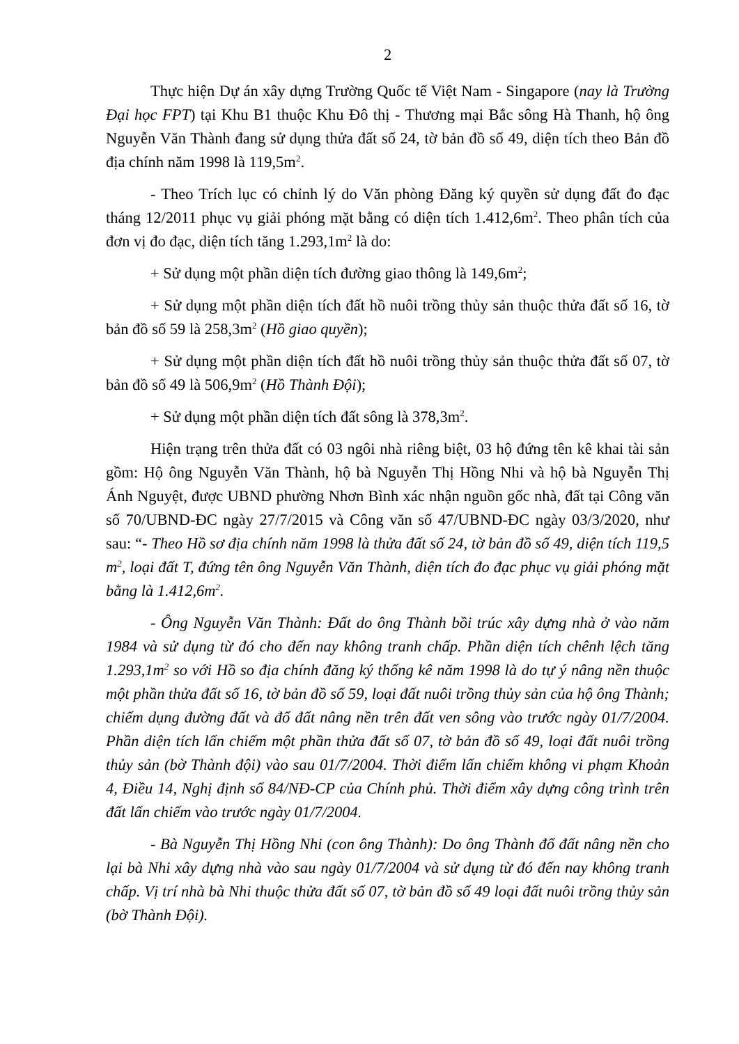2
Thực hiện Dự án xây dựng Trường Quốc tế Việt Nam - Singapore (nay là Trường Đại học FPT) tại Khu B1 thuộc Khu Đô thị - Thương mại Bắc sông Hà Thanh, hộ ông Nguyễn Văn Thành đang sử dụng thửa đất số 24, tờ bản đồ số 49, diện tích theo Bản đồ địa chính năm 1998 là 119,5m<sup>2</sup>.
- Theo Trích lục có chỉnh lý do Văn phòng Đăng ký quyền sử dụng đất đo đạc tháng 12/2011 phục vụ giải phóng mặt bằng có diện tích 1.412,6m<sup>2</sup>. Theo phân tích của đơn vị đo đạc, diện tích tăng 1.293,1m<sup>2</sup> là do:
+ Sử dụng một phần diện tích đường giao thông là 149,6m<sup>2</sup>;
+ Sử dụng một phần diện tích đất hồ nuôi trồng thủy sản thuộc thửa đất số 16, tờ bản đồ số 59 là 258,3m<sup>2</sup> (Hồ giao quyền);
+ Sử dụng một phần diện tích đất hồ nuôi trồng thủy sản thuộc thửa đất số 07, tờ bản đồ số 49 là 506,9m<sup>2</sup> (Hồ Thành Đội);
+ Sử dụng một phần diện tích đất sông là 378,3m<sup>2</sup>.
Hiện trạng trên thửa đất có 03 ngôi nhà riêng biệt, 03 hộ đứng tên kê khai tài sản gồm: Hộ ông Nguyễn Văn Thành, hộ bà Nguyễn Thị Hồng Nhi và hộ bà Nguyễn Thị Ánh Nguyệt, được UBND phường Nhơn Bình xác nhận nguồn gốc nhà, đất tại Công văn số 70/UBND-ĐC ngày 27/7/2015 và Công văn số 47/UBND-ĐC ngày 03/3/2020, như sau: “- Theo Hồ sơ địa chính năm 1998 là thửa đất số 24, tờ bản đồ số 49, diện tích 119,5 m<sup>2</sup>, loại đất T, đứng tên ông Nguyễn Văn Thành, diện tích đo đạc phục vụ giải phóng mặt bằng là 1.412,6m<sup>2</sup>.
- Ông Nguyễn Văn Thành: Đất do ông Thành bồi trúc xây dựng nhà ở vào năm 1984 và sử dụng từ đó cho đến nay không tranh chấp. Phần diện tích chênh lệch tăng 1.293,1m<sup>2</sup> so với Hồ so địa chính đăng ký thống kê năm 1998 là do tự ý nâng nền thuộc một phần thửa đất số 16, tờ bản đồ số 59, loại đất nuôi trồng thủy sản của hộ ông Thành; chiếm dụng đường đất và đổ đất nâng nền trên đất ven sông vào trước ngày 01/7/2004. Phần diện tích lấn chiếm một phần thửa đất số 07, tờ bản đồ số 49, loại đất nuôi trồng thủy sản (bờ Thành đội) vào sau 01/7/2004. Thời điểm lấn chiếm không vi phạm Khoản 4, Điều 14, Nghị định số 84/NĐ-CP của Chính phủ. Thời điểm xây dựng công trình trên đất lấn chiếm vào trước ngày 01/7/2004.
- Bà Nguyễn Thị Hồng Nhi (con ông Thành): Do ông Thành đổ đất nâng nền cho lại bà Nhi xây dựng nhà vào sau ngày 01/7/2004 và sử dụng từ đó đến nay không tranh chấp. Vị trí nhà bà Nhi thuộc thửa đất số 07, tờ bản đồ số 49 loại đất nuôi trồng thủy sản (bờ Thành Đội).